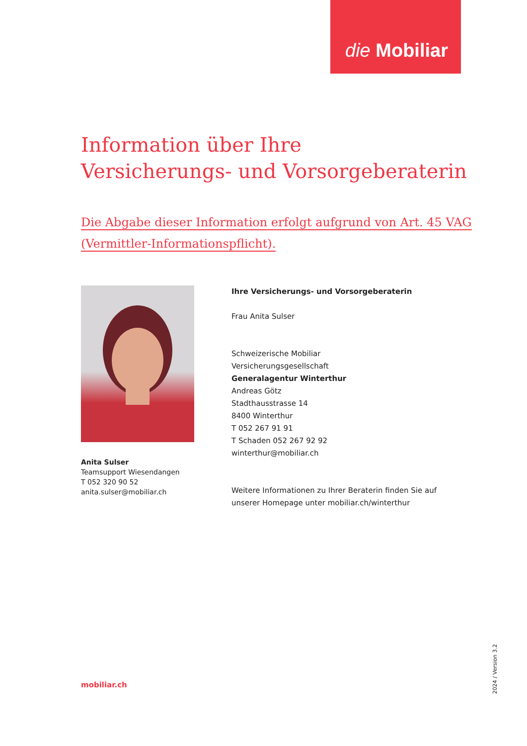die Mobiliar
Information über Ihre
Versicherungs- und Vorsorgeberaterin
Die Abgabe dieser Information erfolgt aufgrund von Art. 45 VAG
(Vermittler-Informationspflicht).
Anita Sulser
Teamsupport Wiesendangen
T 052 320 90 52
anita.sulser@mobiliar.ch
Ihre Versicherungs- und Vorsorgeberaterin
Frau Anita Sulser
Schweizerische Mobiliar
Versicherungsgesellschaft
Generalagentur Winterthur
Andreas Götz
Stadthausstrasse 14
8400 Winterthur
T 052 267 91 91
T Schaden 052 267 92 92
winterthur@mobiliar.ch
Weitere Informationen zu Ihrer Beraterin finden Sie auf
unserer Homepage unter mobiliar.ch/winterthur
mobiliar.ch
2024 / Version 3.2